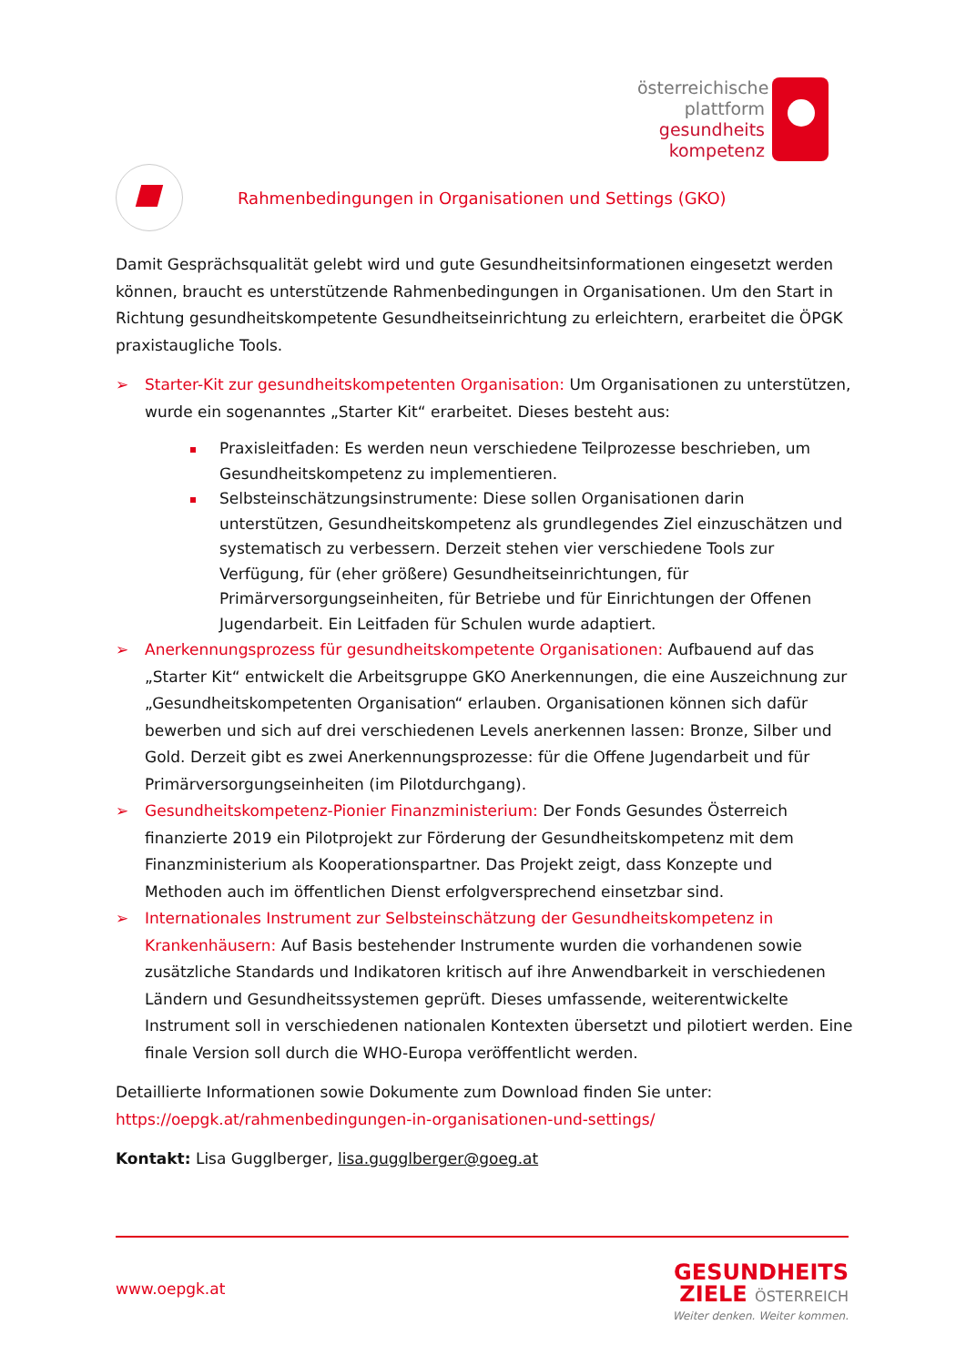österreichische
plattform
gesundheits
kompetenz
Rahmenbedingungen in Organisationen und Settings (GKO)
Damit Gesprächsqualität gelebt wird und gute Gesundheitsinformationen eingesetzt werden können, braucht es unterstützende Rahmenbedingungen in Organisationen. Um den Start in Richtung gesundheitskompetente Gesundheitseinrichtung zu erleichtern, erarbeitet die ÖPGK praxistaugliche Tools.
➢ Starter-Kit zur gesundheitskompetenten Organisation: Um Organisationen zu unterstützen, wurde ein sogenanntes „Starter Kit“ erarbeitet. Dieses besteht aus:
Praxisleitfaden: Es werden neun verschiedene Teilprozesse beschrieben, um Gesundheitskompetenz zu implementieren.
Selbsteinschätzungsinstrumente: Diese sollen Organisationen darin unterstützen, Gesundheitskompetenz als grundlegendes Ziel einzuschätzen und systematisch zu verbessern. Derzeit stehen vier verschiedene Tools zur Verfügung, für (eher größere) Gesundheitseinrichtungen, für Primärversorgungseinheiten, für Betriebe und für Einrichtungen der Offenen Jugendarbeit. Ein Leitfaden für Schulen wurde adaptiert.
➢ Anerkennungsprozess für gesundheitskompetente Organisationen: Aufbauend auf das „Starter Kit“ entwickelt die Arbeitsgruppe GKO Anerkennungen, die eine Auszeichnung zur „Gesundheitskompetenten Organisation“ erlauben. Organisationen können sich dafür bewerben und sich auf drei verschiedenen Levels anerkennen lassen: Bronze, Silber und Gold. Derzeit gibt es zwei Anerkennungsprozesse: für die Offene Jugendarbeit und für Primärversorgungseinheiten (im Pilotdurchgang).
➢ Gesundheitskompetenz-Pionier Finanzministerium: Der Fonds Gesundes Österreich finanzierte 2019 ein Pilotprojekt zur Förderung der Gesundheitskompetenz mit dem Finanzministerium als Kooperationspartner. Das Projekt zeigt, dass Konzepte und Methoden auch im öffentlichen Dienst erfolgversprechend einsetzbar sind.
➢ Internationales Instrument zur Selbsteinschätzung der Gesundheitskompetenz in Krankenhäusern: Auf Basis bestehender Instrumente wurden die vorhandenen sowie zusätzliche Standards und Indikatoren kritisch auf ihre Anwendbarkeit in verschiedenen Ländern und Gesundheitssystemen geprüft. Dieses umfassende, weiterentwickelte Instrument soll in verschiedenen nationalen Kontexten übersetzt und pilotiert werden. Eine finale Version soll durch die WHO-Europa veröffentlicht werden.
Detaillierte Informationen sowie Dokumente zum Download finden Sie unter:
https://oepgk.at/rahmenbedingungen-in-organisationen-und-settings/
Kontakt: Lisa Gugglberger, lisa.gugglberger@goeg.at
www.oepgk.at
GESUNDHEITS
ZIELE ÖSTERREICH
Weiter denken. Weiter kommen.